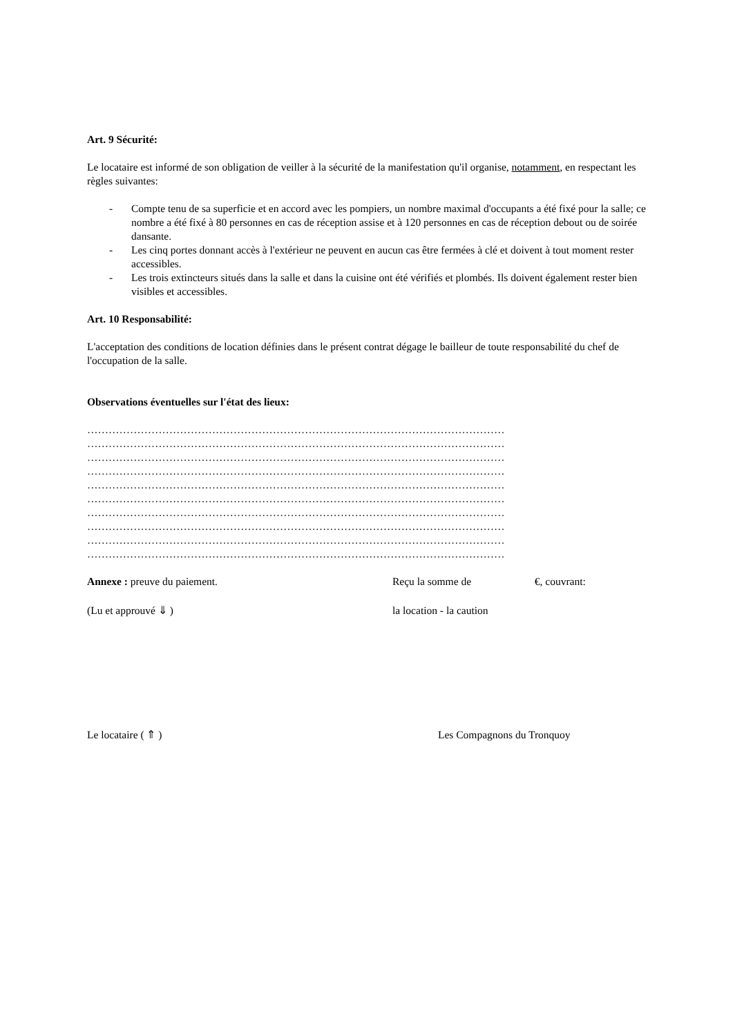Art. 9 Sécurité:
Le locataire est informé de son obligation de veiller à la sécurité de la manifestation qu'il organise, notamment, en respectant les règles suivantes:
- Compte tenu de sa superficie et en accord avec les pompiers, un nombre maximal d'occupants a été fixé pour la salle; ce nombre a été fixé à 80 personnes en cas de réception assise et à 120 personnes en cas de réception debout ou de soirée dansante.
- Les cinq portes donnant accès à l'extérieur ne peuvent en aucun cas être fermées à clé et doivent à tout moment rester accessibles.
- Les trois extincteurs situés dans la salle et dans la cuisine ont été vérifiés et plombés. Ils doivent également rester bien visibles et accessibles.
Art. 10 Responsabilité:
L'acceptation des conditions de location définies dans le présent contrat dégage le bailleur de toute responsabilité du chef de l'occupation de la salle.
Observations éventuelles sur l'état des lieux:
………………………………………………………………………………………………………
………………………………………………………………………………………………………
………………………………………………………………………………………………………
………………………………………………………………………………………………………
………………………………………………………………………………………………………
………………………………………………………………………………………………………
………………………………………………………………………………………………………
………………………………………………………………………………………………………
………………………………………………………………………………………………………
………………………………………………………………………………………………………
Annexe : preuve du paiement. Reçu la somme de €, couvrant:
(Lu et approuvé ⇓ ) la location - la caution
Le locataire ( ⇑ ) Les Compagnons du Tronquoy